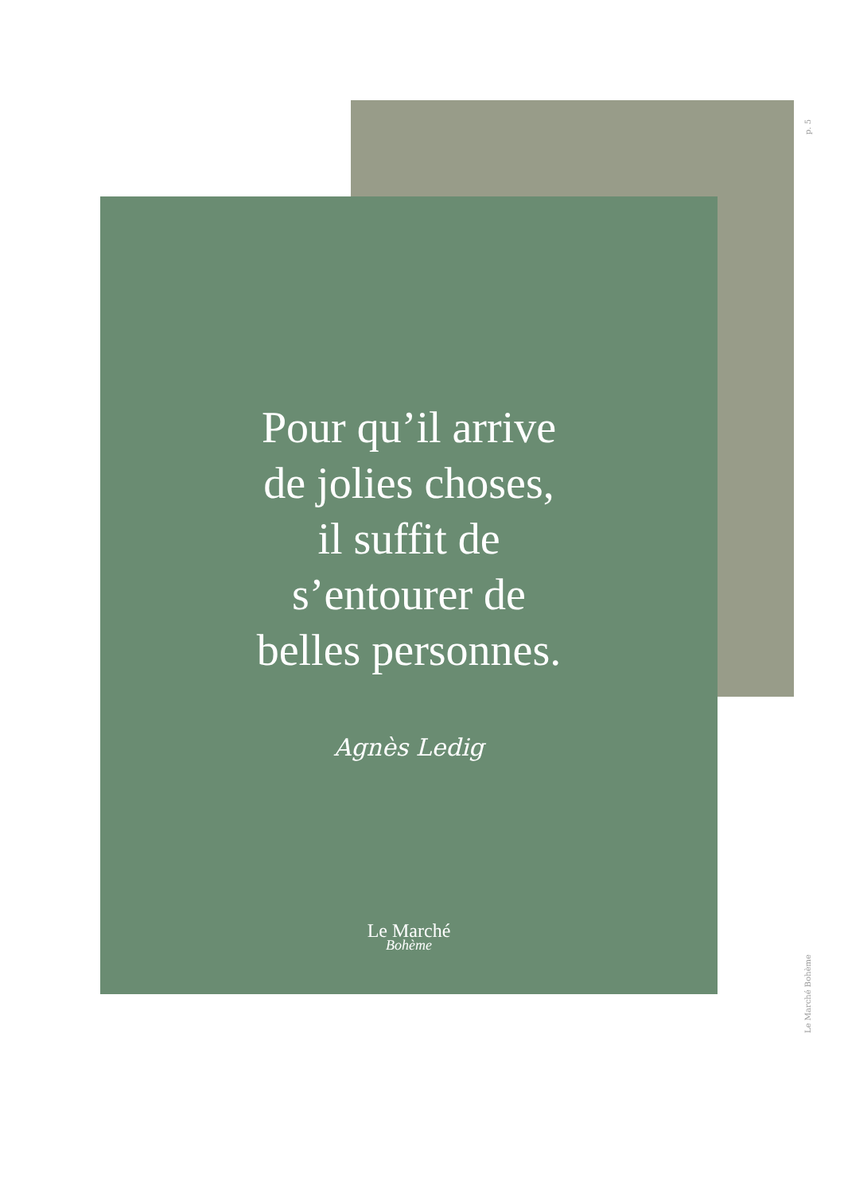p. 5
Pour qu’il arrive
de jolies choses,
il suffit de
s’entourer de
belles personnes.
Agnès Ledig
Le Marché
Bohème
Le Marché Bohème